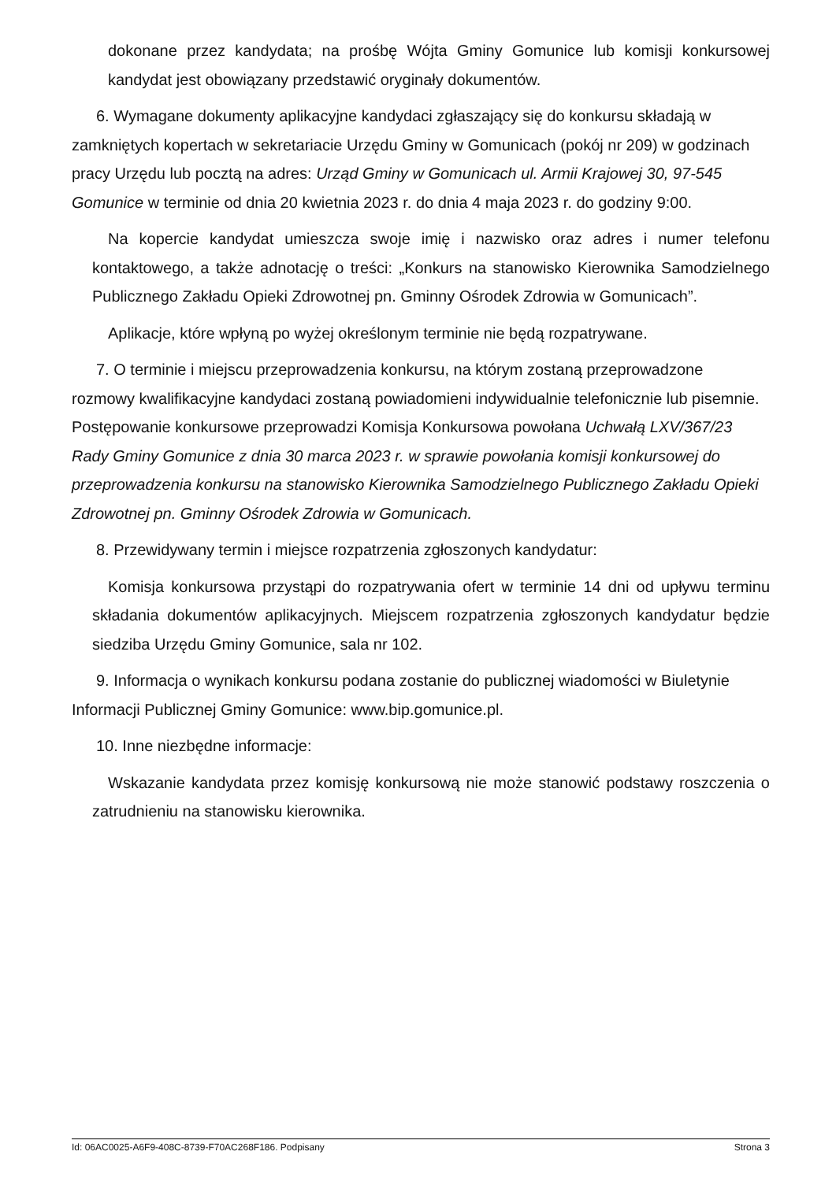dokonane przez kandydata; na prośbę Wójta Gminy Gomunice lub komisji konkursowej kandydat jest obowiązany przedstawić oryginały dokumentów.
6. Wymagane dokumenty aplikacyjne kandydaci zgłaszający się do konkursu składają w zamkniętych kopertach w sekretariacie Urzędu Gminy w Gomunicach (pokój nr 209) w godzinach pracy Urzędu lub pocztą na adres: Urząd Gminy w Gomunicach ul. Armii Krajowej 30, 97-545 Gomunice w terminie od dnia 20 kwietnia 2023 r. do dnia 4 maja 2023 r. do godziny 9:00.
Na kopercie kandydat umieszcza swoje imię i nazwisko oraz adres i numer telefonu kontaktowego, a także adnotację o treści: „Konkurs na stanowisko Kierownika Samodzielnego Publicznego Zakładu Opieki Zdrowotnej pn. Gminny Ośrodek Zdrowia w Gomunicach”.
Aplikacje, które wpłyną po wyżej określonym terminie nie będą rozpatrywane.
7. O terminie i miejscu przeprowadzenia konkursu, na którym zostaną przeprowadzone rozmowy kwalifikacyjne kandydaci zostaną powiadomieni indywidualnie telefonicznie lub pisemnie. Postępowanie konkursowe przeprowadzi Komisja Konkursowa powołana Uchwałą LXV/367/23 Rady Gminy Gomunice z dnia 30 marca 2023 r. w sprawie powołania komisji konkursowej do przeprowadzenia konkursu na stanowisko Kierownika Samodzielnego Publicznego Zakładu Opieki Zdrowotnej pn. Gminny Ośrodek Zdrowia w Gomunicach.
8. Przewidywany termin i miejsce rozpatrzenia zgłoszonych kandydatur:
Komisja konkursowa przystąpi do rozpatrywania ofert w terminie 14 dni od upływu terminu składania dokumentów aplikacyjnych. Miejscem rozpatrzenia zgłoszonych kandydatur będzie siedziba Urzędu Gminy Gomunice, sala nr 102.
9. Informacja o wynikach konkursu podana zostanie do publicznej wiadomości w Biuletynie Informacji Publicznej Gminy Gomunice: www.bip.gomunice.pl.
10. Inne niezbędne informacje:
Wskazanie kandydata przez komisję konkursową nie może stanowić podstawy roszczenia o zatrudnieniu na stanowisku kierownika.
Id: 06AC0025-A6F9-408C-8739-F70AC268F186. Podpisany Strona 3